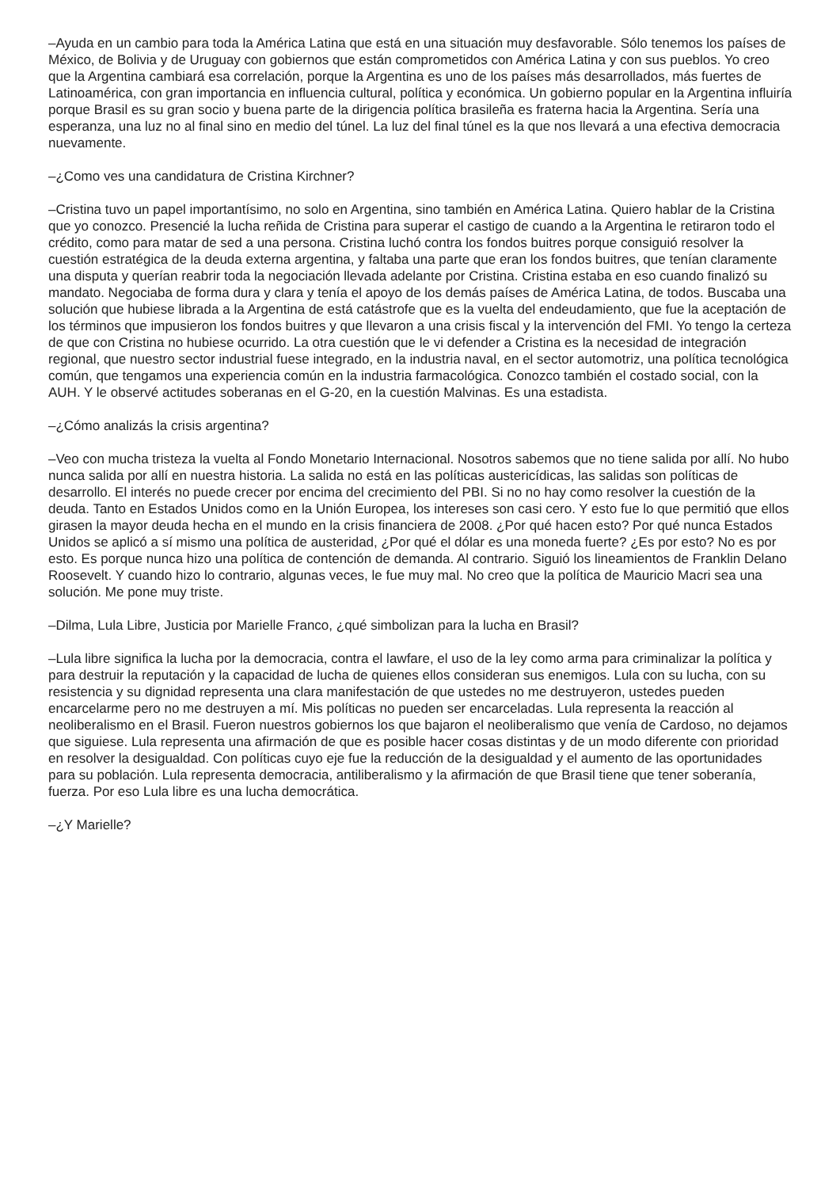–Ayuda en un cambio para toda la América Latina que está en una situación muy desfavorable. Sólo tenemos los países de México, de Bolivia y de Uruguay con gobiernos que están comprometidos con América Latina y con sus pueblos. Yo creo que la Argentina cambiará esa correlación, porque la Argentina es uno de los países más desarrollados, más fuertes de Latinoamérica, con gran importancia en influencia cultural, política y económica. Un gobierno popular en la Argentina influiría porque Brasil es su gran socio y buena parte de la dirigencia política brasileña es fraterna hacia la Argentina. Sería una esperanza, una luz no al final sino en medio del túnel. La luz del final túnel es la que nos llevará a una efectiva democracia nuevamente.
–¿Como ves una candidatura de Cristina Kirchner?
–Cristina tuvo un papel importantísimo, no solo en Argentina, sino también en América Latina. Quiero hablar de la Cristina que yo conozco. Presencié la lucha reñida de Cristina para superar el castigo de cuando a la Argentina le retiraron todo el crédito, como para matar de sed a una persona. Cristina luchó contra los fondos buitres porque consiguió resolver la cuestión estratégica de la deuda externa argentina, y faltaba una parte que eran los fondos buitres, que tenían claramente una disputa y querían reabrir toda la negociación llevada adelante por Cristina. Cristina estaba en eso cuando finalizó su mandato. Negociaba de forma dura y clara y tenía el apoyo de los demás países de América Latina, de todos. Buscaba una solución que hubiese librada a la Argentina de está catástrofe que es la vuelta del endeudamiento, que fue la aceptación de los términos que impusieron los fondos buitres y que llevaron a una crisis fiscal y la intervención del FMI. Yo tengo la certeza de que con Cristina no hubiese ocurrido. La otra cuestión que le vi defender a Cristina es la necesidad de integración regional, que nuestro sector industrial fuese integrado, en la industria naval, en el sector automotriz, una política tecnológica común, que tengamos una experiencia común en la industria farmacológica. Conozco también el costado social, con la AUH. Y le observé actitudes soberanas en el G-20, en la cuestión Malvinas. Es una estadista.
–¿Cómo analizás la crisis argentina?
–Veo con mucha tristeza la vuelta al Fondo Monetario Internacional. Nosotros sabemos que no tiene salida por allí. No hubo nunca salida por allí en nuestra historia. La salida no está en las políticas austericídicas, las salidas son políticas de desarrollo. El interés no puede crecer por encima del crecimiento del PBI. Si no no hay como resolver la cuestión de la deuda. Tanto en Estados Unidos como en la Unión Europea, los intereses son casi cero. Y esto fue lo que permitió que ellos girasen la mayor deuda hecha en el mundo en la crisis financiera de 2008. ¿Por qué hacen esto? Por qué nunca Estados Unidos se aplicó a sí mismo una política de austeridad, ¿Por qué el dólar es una moneda fuerte? ¿Es por esto? No es por esto. Es porque nunca hizo una política de contención de demanda. Al contrario. Siguió los lineamientos de Franklin Delano Roosevelt. Y cuando hizo lo contrario, algunas veces, le fue muy mal. No creo que la política de Mauricio Macri sea una solución. Me pone muy triste.
–Dilma, Lula Libre, Justicia por Marielle Franco, ¿qué simbolizan para la lucha en Brasil?
–Lula libre significa la lucha por la democracia, contra el lawfare, el uso de la ley como arma para criminalizar la política y para destruir la reputación y la capacidad de lucha de quienes ellos consideran sus enemigos. Lula con su lucha, con su resistencia y su dignidad representa una clara manifestación de que ustedes no me destruyeron, ustedes pueden encarcelarme pero no me destruyen a mí. Mis políticas no pueden ser encarceladas. Lula representa la reacción al neoliberalismo en el Brasil. Fueron nuestros gobiernos los que bajaron el neoliberalismo que venía de Cardoso, no dejamos que siguiese. Lula representa una afirmación de que es posible hacer cosas distintas y de un modo diferente con prioridad en resolver la desigualdad. Con políticas cuyo eje fue la reducción de la desigualdad y el aumento de las oportunidades para su población. Lula representa democracia, antiliberalismo y la afirmación de que Brasil tiene que tener soberanía, fuerza. Por eso Lula libre es una lucha democrática.
–¿Y Marielle?